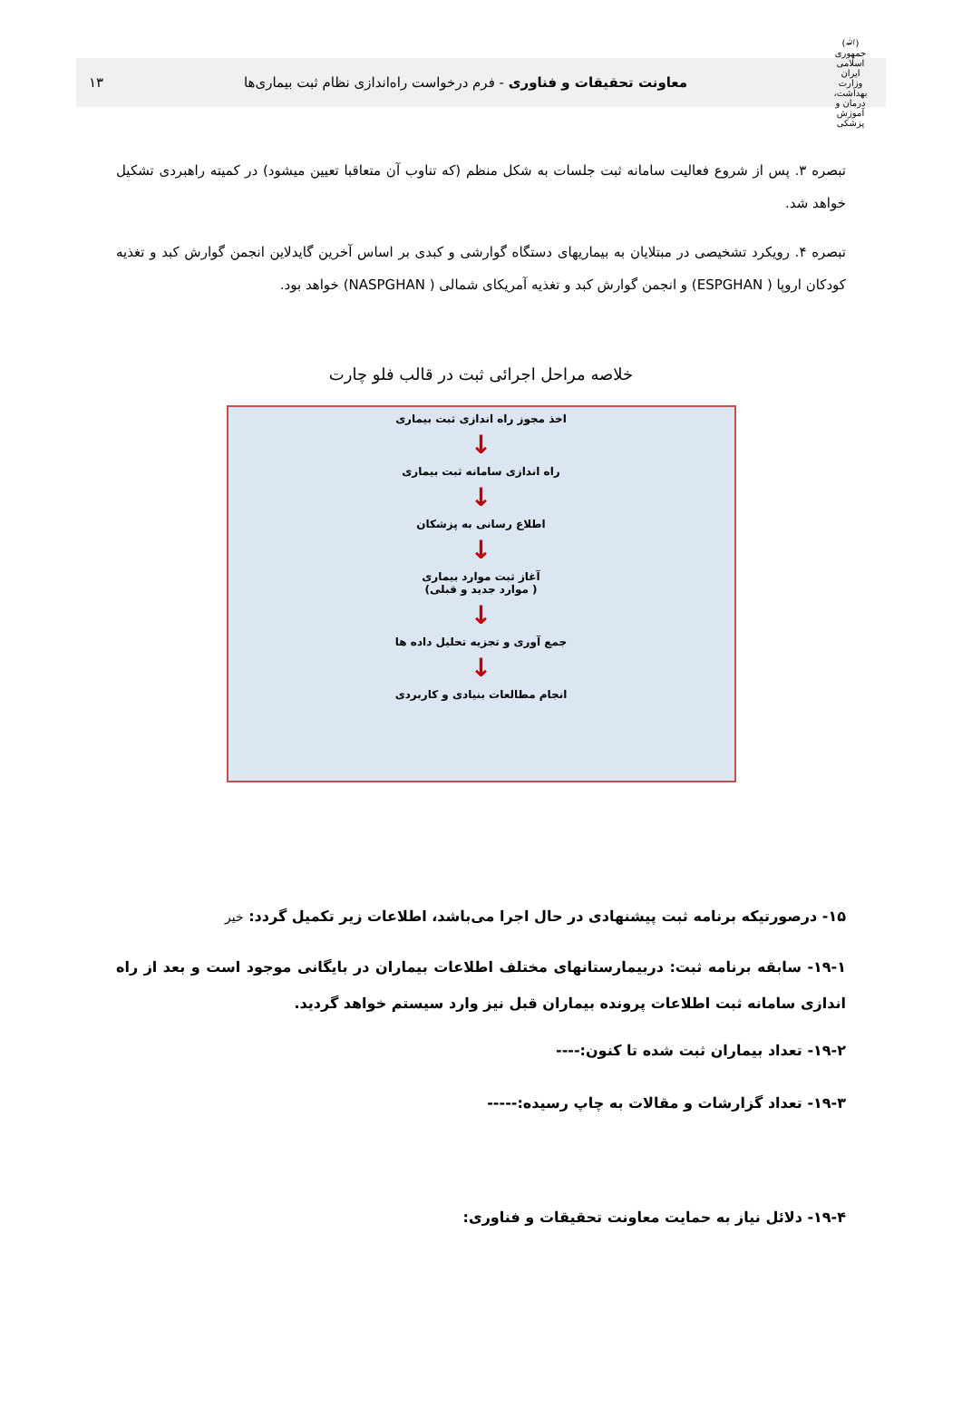(ﷲ)
جمهوری اسلامی ایران
وزارت بهداشت، درمان و آموزش پزشکی
معاونت تحقیقات و فناوری - فرم درخواست راه‌اندازی نظام ثبت بیماری‌ها
۱۳
تبصره ۳. پس از شروع فعالیت سامانه ثبت جلسات به شکل منظم (که تناوب آن متعاقبا تعیین میشود) در کمیته راهبردی تشکیل خواهد شد.
تبصره ۴. رویکرد تشخیصی در مبتلایان به بیماریهای دستگاه گوارشی و کبدی بر اساس آخرین گایدلاین انجمن گوارش کبد و تغذیه کودکان اروپا ( ESPGHAN) و انجمن گوارش کبد و تغذیه آمریکای شمالی ( NASPGHAN) خواهد بود.
خلاصه مراحل اجرائی ثبت در قالب فلو چارت
اخذ مجوز راه اندازی ثبت بیماری
↓
راه اندازی سامانه ثبت بیماری
↓
اطلاع رسانی به پزشکان
↓
آغاز ثبت موارد بیماری
( موارد جدید و قبلی)
↓
جمع آوری و تجزیه تحلیل داده ها
↓
انجام مطالعات بنیادی و کاربردی
۱۵- درصورتیکه برنامه ثبت پیشنهادی در حال اجرا می‌باشد، اطلاعات زیر تکمیل گردد: خیر
۱۹-۱- سابقه برنامه ثبت: دربیمارستانهای مختلف اطلاعات بیماران در بایگانی موجود است و بعد از راه اندازی سامانه ثبت اطلاعات پرونده بیماران قبل نیز وارد سیستم خواهد گردید.
۱۹-۲- تعداد بیماران ثبت شده تا کنون:----
۱۹-۳- تعداد گزارشات و مقالات به چاپ رسیده:-----
۱۹-۴- دلائل نیاز به حمایت معاونت تحقیقات و فناوری: